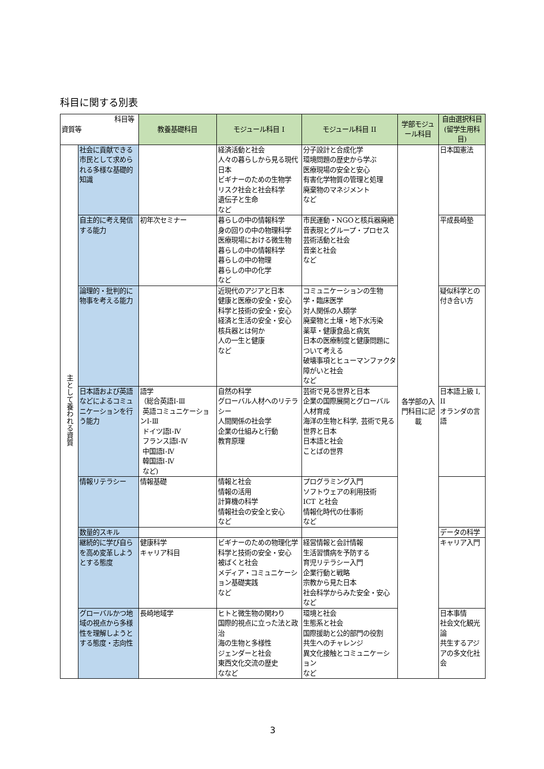科目に関する別表
| 科目等 資質等 | | 教養基礎科目 | モジュール科目 I | モジュール科目 II | 学部モジュール科目 | 自由選択科目 (留学生用科目) |
| 主として養われる資質 | 社会に貢献できる市民として求められる多様な基礎的知識 | | 経済活動と社会 人々の暮らしから見る現代日本 ビギナーのための生物学 リスク社会と社会科学 遺伝子と生命 など | 分子設計と合成化学 環境問題の歴史から学ぶ 医療現場の安全と安心 有害化学物質の管理と処理 廃棄物のマネジメント など | 各学部の入門科目に記載 | 日本国憲法 |
| | 自主的に考え発信する能力 | 初年次セミナー | 暮らしの中の情報科学 身の回りの中の物理科学 医療現場における微生物 暮らしの中の情報科学 暮らしの中の物理 暮らしの中の化学 など | 市民運動・NGOと核兵器廃絶 音表現とグループ・プロセス 芸術活動と社会 音楽と社会 など | | 平成長崎塾 |
| | 論理的・批判的に物事を考える能力 | | 近現代のアジアと日本 健康と医療の安全・安心 科学と技術の安全・安心 経済と生活の安全・安心 核兵器とは何か 人の一生と健康 など | コミュニケーションの生物学・臨床医学 対人関係の人類学 廃棄物と土壌・地下水汚染 薬草・健康食品と病気 日本の医療制度と健康問題について考える 破壊事項とヒューマンファクタ 障がいと社会 など | | 疑似科学との付き合い方 |
| | 日本語および英語などによるコミュニケーションを行う能力 | 語学 （総合英語Ⅰ-Ⅲ 英語コミュニケーションⅠ-Ⅲ ドイツ語Ⅰ-Ⅳ フランス語Ⅰ-Ⅳ 中国語Ⅰ-Ⅳ 韓国語Ⅰ-Ⅳ など) | 自然の科学 グローバル人材へのリテラシー 人間関係の社会学 企業の仕組みと行動 教育原理 | 芸術で見る世界と日本 企業の国際展開とグローバル人材育成 海洋の生物と科学, 芸術で見る世界と日本 日本語と社会 ことばの世界 | | 日本語上級 I, II オランダの言語 |
| | 情報リテラシー | 情報基礎 | 情報と社会 情報の活用 計算機の科学 情報社会の安全と安心 など | プログラミング入門 ソフトウェアの利用技術 ICT と社会 情報化時代の仕事術 など | | |
| | 数量的スキル | | | | | データの科学 |
| | 継続的に学び自らを高め変革しようとする態度 | 健康科学 キャリア科目 | ビギナーのための物理化学 科学と技術の安全・安心 被ばくと社会 メディア・コミュニケーション基礎実践 など | 経営情報と会計情報 生活習慣病を予防する 育児リテラシー入門 企業行動と戦略 宗教から見た日本 社会科学からみた安全・安心 など | | キャリア入門 |
| | グローバルかつ地域の視点から多様性を理解しようとする態度・志向性 | 長崎地域学 | ヒトと微生物の関わり 国際的視点に立った法と政治 海の生物と多様性 ジェンダーと社会 東西文化交流の歴史 ななど | 環境と社会 生態系と社会 国際援助と公的部門の役割 共生へのチャレンジ 異文化接触とコミュニケーション など | | 日本事情 社会文化観光論 共生するアジアの多文化社会 |
3